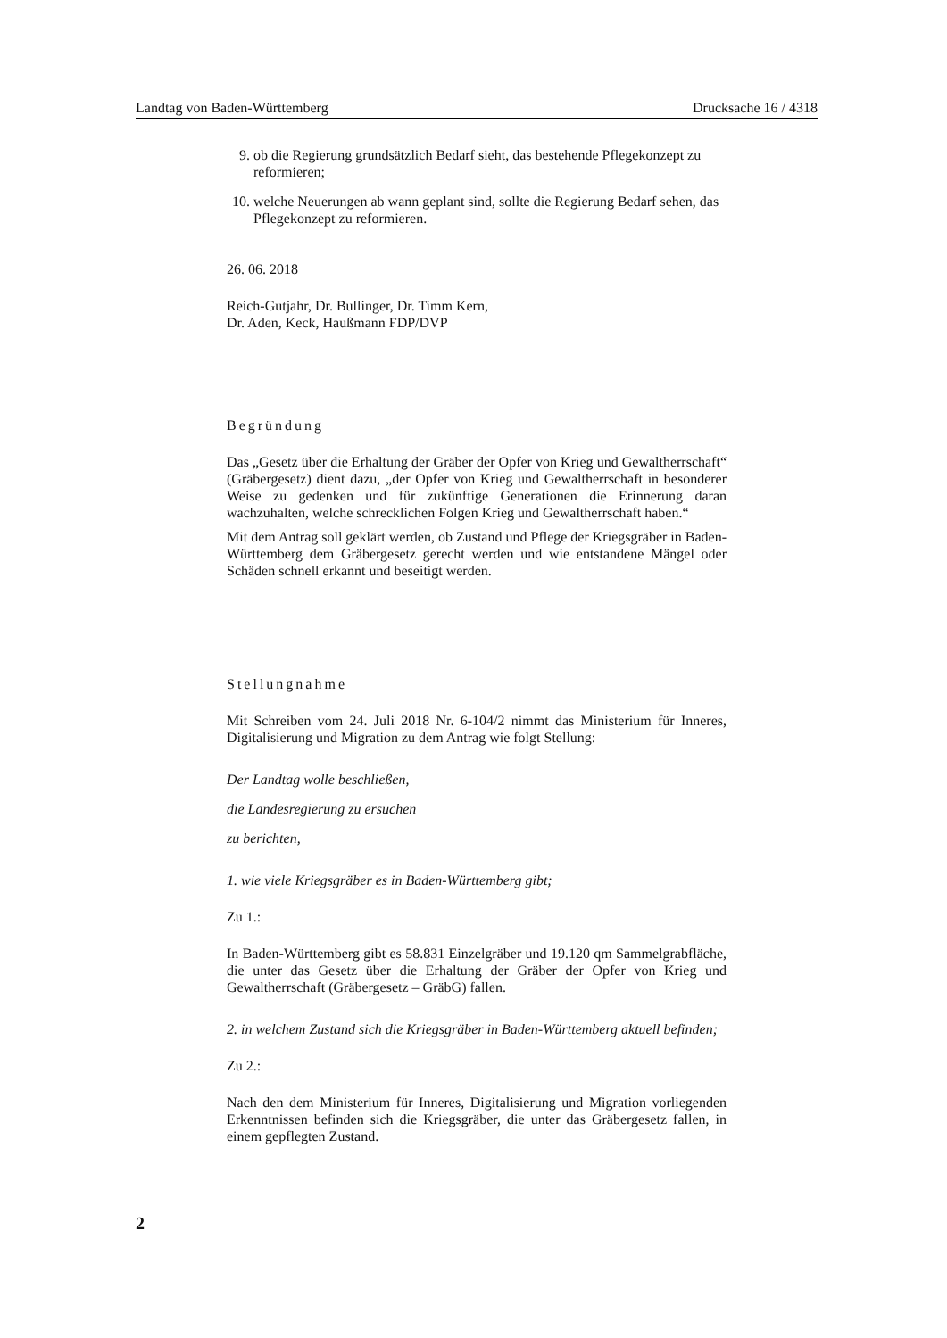Landtag von Baden-Württemberg Drucksache 16 / 4318
9. ob die Regierung grundsätzlich Bedarf sieht, das bestehende Pflegekonzept zu reformieren;
10. welche Neuerungen ab wann geplant sind, sollte die Regierung Bedarf sehen, das Pflegekonzept zu reformieren.
26. 06. 2018
Reich-Gutjahr, Dr. Bullinger, Dr. Timm Kern,
Dr. Aden, Keck, Haußmann FDP/DVP
Begründung
Das „Gesetz über die Erhaltung der Gräber der Opfer von Krieg und Gewaltherrschaft“ (Gräbergesetz) dient dazu, „der Opfer von Krieg und Gewaltherrschaft in besonderer Weise zu gedenken und für zukünftige Generationen die Erinnerung daran wachzuhalten, welche schrecklichen Folgen Krieg und Gewaltherrschaft haben.“
Mit dem Antrag soll geklärt werden, ob Zustand und Pflege der Kriegsgräber in Baden-Württemberg dem Gräbergesetz gerecht werden und wie entstandene Mängel oder Schäden schnell erkannt und beseitigt werden.
Stellungnahme
Mit Schreiben vom 24. Juli 2018 Nr. 6-104/2 nimmt das Ministerium für Inneres, Digitalisierung und Migration zu dem Antrag wie folgt Stellung:
Der Landtag wolle beschließen,
die Landesregierung zu ersuchen
zu berichten,
1. wie viele Kriegsgräber es in Baden-Württemberg gibt;
Zu 1.:
In Baden-Württemberg gibt es 58.831 Einzelgräber und 19.120 qm Sammelgrabfläche, die unter das Gesetz über die Erhaltung der Gräber der Opfer von Krieg und Gewaltherrschaft (Gräbergesetz – GräbG) fallen.
2. in welchem Zustand sich die Kriegsgräber in Baden-Württemberg aktuell befinden;
Zu 2.:
Nach den dem Ministerium für Inneres, Digitalisierung und Migration vorliegenden Erkenntnissen befinden sich die Kriegsgräber, die unter das Gräbergesetz fallen, in einem gepflegten Zustand.
2